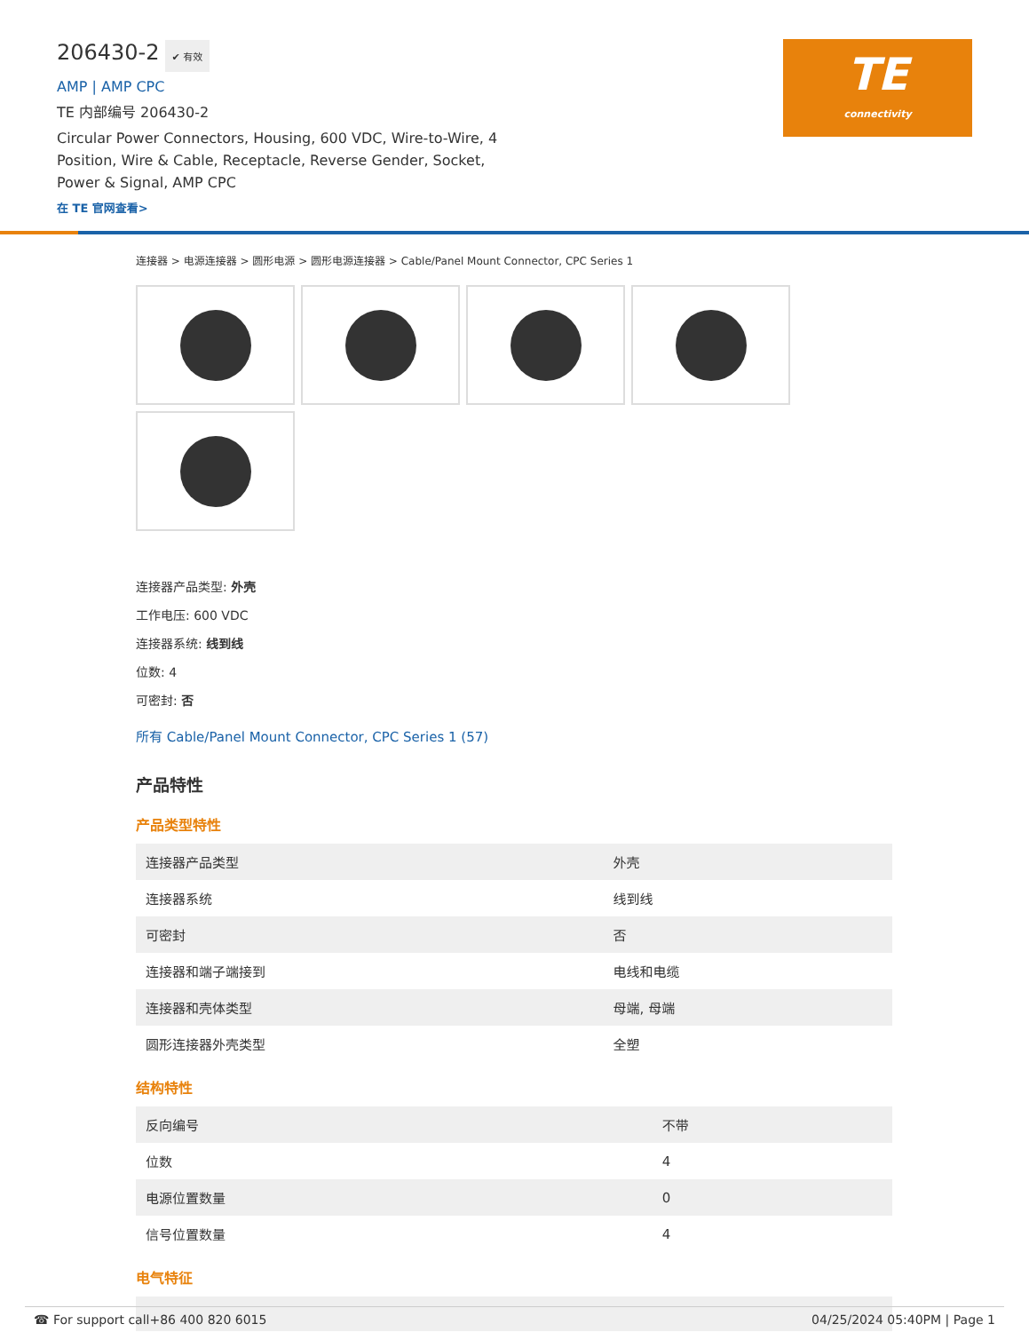206430-2
✔ 有效
AMP | AMP CPC
TE 内部编号 206430-2
Circular Power Connectors, Housing, 600 VDC, Wire-to-Wire, 4 Position, Wire & Cable, Receptacle, Reverse Gender, Socket, Power & Signal, AMP CPC
在 TE 官网查看>
TE
connectivity
连接器 > 电源连接器 > 圆形电源 > 圆形电源连接器 > Cable/Panel Mount Connector, CPC Series 1
连接器产品类型: 外壳
工作电压: 600 VDC
连接器系统: 线到线
位数: 4
可密封: 否
所有 Cable/Panel Mount Connector, CPC Series 1 (57)
产品特性
产品类型特性
| 连接器产品类型 | 外壳 |
| 连接器系统 | 线到线 |
| 可密封 | 否 |
| 连接器和端子端接到 | 电线和电缆 |
| 连接器和壳体类型 | 母端, 母端 |
| 圆形连接器外壳类型 | 全塑 |
结构特性
| 反向编号 | 不带 |
| 位数 | 4 |
| 电源位置数量 | 0 |
| 信号位置数量 | 4 |
电气特征
☎ For support call+86 400 820 6015 04/25/2024 05:40PM | Page 1